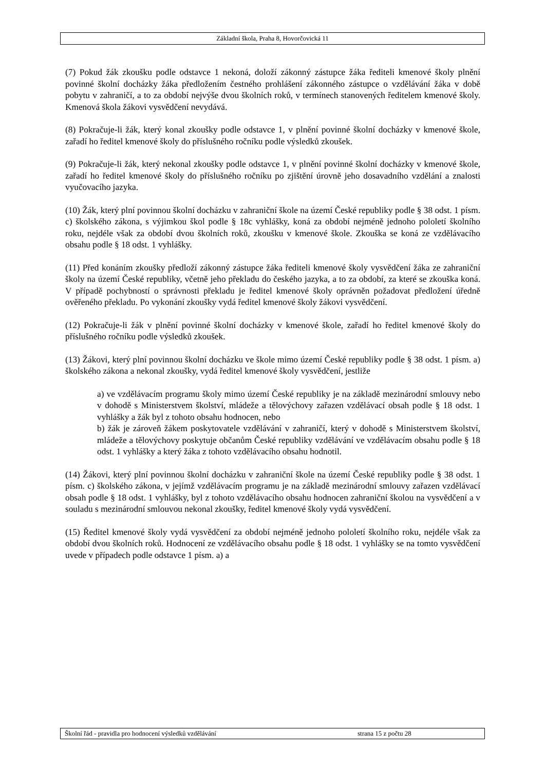Základní škola, Praha 8, Hovorčovická 11
(7) Pokud žák zkoušku podle odstavce 1 nekoná, doloží zákonný zástupce žáka řediteli kmenové školy plnění povinné školní docházky žáka předložením čestného prohlášení zákonného zástupce o vzdělávání žáka v době pobytu v zahraničí, a to za období nejvýše dvou školních roků, v termínech stanovených ředitelem kmenové školy. Kmenová škola žákovi vysvědčení nevydává.
(8) Pokračuje-li žák, který konal zkoušky podle odstavce 1, v plnění povinné školní docházky v kmenové škole, zařadí ho ředitel kmenové školy do příslušného ročníku podle výsledků zkoušek.
(9) Pokračuje-li žák, který nekonal zkoušky podle odstavce 1, v plnění povinné školní docházky v kmenové škole, zařadí ho ředitel kmenové školy do příslušného ročníku po zjištění úrovně jeho dosavadního vzdělání a znalosti vyučovacího jazyka.
(10) Žák, který plní povinnou školní docházku v zahraniční škole na území České republiky podle § 38 odst. 1 písm. c) školského zákona, s výjimkou škol podle § 18c vyhlášky, koná za období nejméně jednoho pololetí školního roku, nejdéle však za období dvou školních roků, zkoušku v kmenové škole. Zkouška se koná ze vzdělávacího obsahu podle § 18 odst. 1 vyhlášky.
(11) Před konáním zkoušky předloží zákonný zástupce žáka řediteli kmenové školy vysvědčení žáka ze zahraniční školy na území České republiky, včetně jeho překladu do českého jazyka, a to za období, za které se zkouška koná. V případě pochybností o správnosti překladu je ředitel kmenové školy oprávněn požadovat předložení úředně ověřeného překladu. Po vykonání zkoušky vydá ředitel kmenové školy žákovi vysvědčení.
(12) Pokračuje-li žák v plnění povinné školní docházky v kmenové škole, zařadí ho ředitel kmenové školy do příslušného ročníku podle výsledků zkoušek.
(13) Žákovi, který plní povinnou školní docházku ve škole mimo území České republiky podle § 38 odst. 1 písm. a) školského zákona a nekonal zkoušky, vydá ředitel kmenové školy vysvědčení, jestliže
a) ve vzdělávacím programu školy mimo území České republiky je na základě mezinárodní smlouvy nebo v dohodě s Ministerstvem školství, mládeže a tělovýchovy zařazen vzdělávací obsah podle § 18 odst. 1 vyhlášky a žák byl z tohoto obsahu hodnocen, nebo
b) žák je zároveň žákem poskytovatele vzdělávání v zahraničí, který v dohodě s Ministerstvem školství, mládeže a tělovýchovy poskytuje občanům České republiky vzdělávání ve vzdělávacím obsahu podle § 18 odst. 1 vyhlášky a který žáka z tohoto vzdělávacího obsahu hodnotil.
(14) Žákovi, který plní povinnou školní docházku v zahraniční škole na území České republiky podle § 38 odst. 1 písm. c) školského zákona, v jejímž vzdělávacím programu je na základě mezinárodní smlouvy zařazen vzdělávací obsah podle § 18 odst. 1 vyhlášky, byl z tohoto vzdělávacího obsahu hodnocen zahraniční školou na vysvědčení a v souladu s mezinárodní smlouvou nekonal zkoušky, ředitel kmenové školy vydá vysvědčení.
(15) Ředitel kmenové školy vydá vysvědčení za období nejméně jednoho pololetí školního roku, nejdéle však za období dvou školních roků. Hodnocení ze vzdělávacího obsahu podle § 18 odst. 1 vyhlášky se na tomto vysvědčení uvede v případech podle odstavce 1 písm. a) a
Školní řád - pravidla pro hodnocení výsledků vzdělávání strana 15 z počtu 28